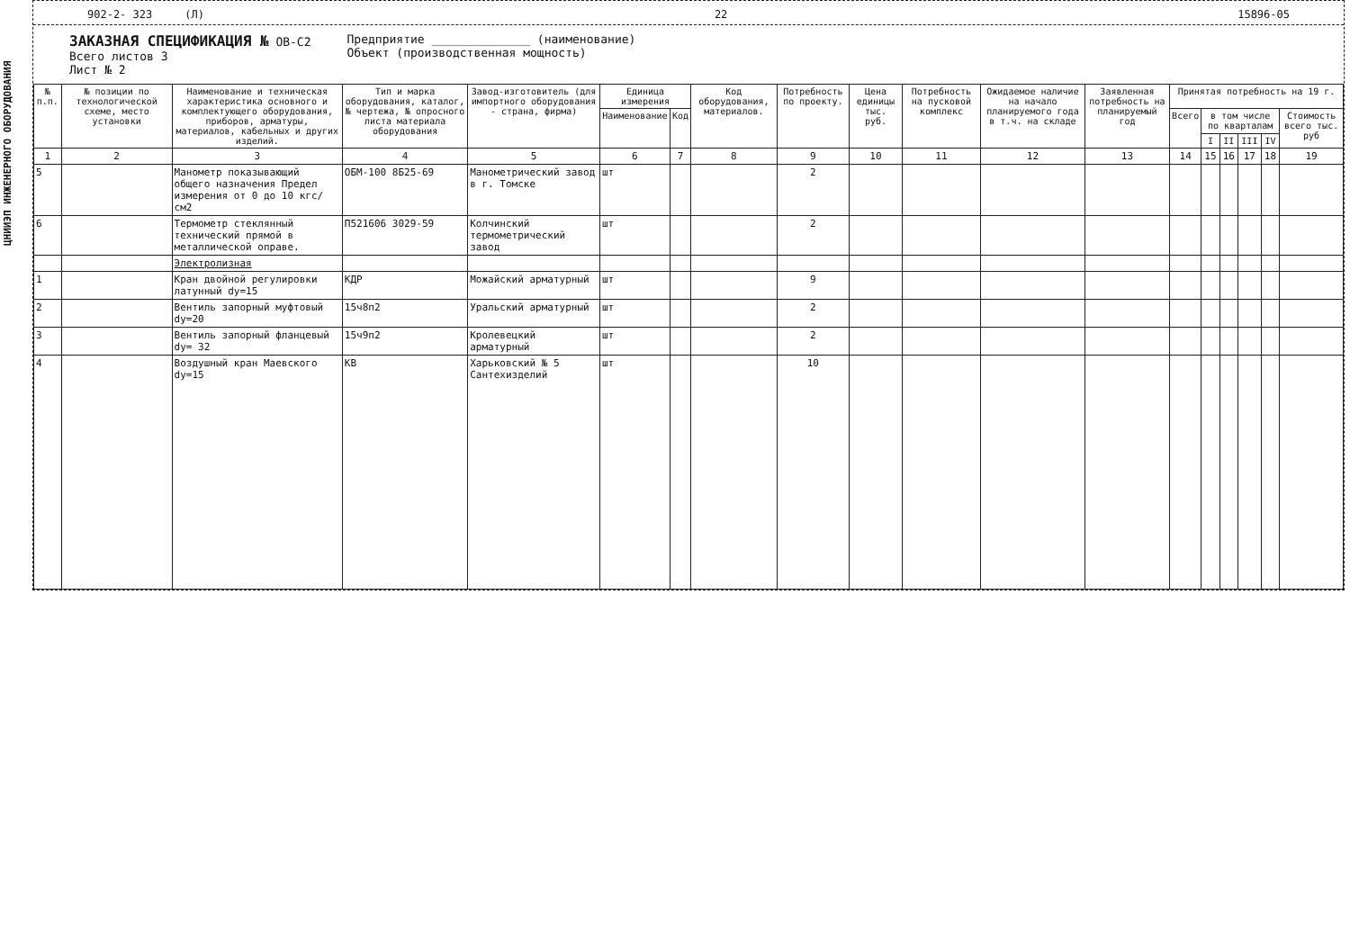ЦНИИЭП ИНЖЕНЕРНОГО ОБОРУДОВАНИЯ
902-2- 323 (Л) 22 15896-05
ЗАКАЗНАЯ СПЕЦИФИКАЦИЯ № ОВ-С2
Всего листов 3
Лист № 2
Предприятие ______________ (наименование)
Объект (производственная мощность)
| № п.п. | № позиции по технологической схеме, место установки | Наименование и техническая характеристика основного и комплектующего оборудования, приборов, арматуры, материалов, кабельных и других изделий. | Тип и марка оборудования, каталог, № чертежа, № опросного листа материала оборудования | Завод-изготовитель (для импортного оборудования - страна, фирма) | Единица измерения | | Код оборудования, материалов. | Потребность по проекту. | Цена единицы тыс. руб. | Потребность на пусковой комплекс | Ожидаемое наличие на начало планируемого года в т.ч. на складе | Заявленная потребность на планируемый год | Принятая потребность на 19 г. | | | | | |
| --- | --- | --- | --- | --- | --- | --- | --- | --- | --- | --- | --- | --- | --- | --- | --- | --- | --- | --- |
| | | | | | Наименование | Код | | | | | | | Всего | в том числе по кварталам | | | | Стоимость всего тыс. руб |
| | | | | | | | | | | | | | | I | II | III | IV | |
| 1 | 2 | 3 | 4 | 5 | 6 | 7 | 8 | 9 | 10 | 11 | 12 | 13 | 14 | 15 | 16 | 17 | 18 | 19 |
| 5 | | Манометр показывающий общего назначения Предел измерения от 0 до 10 кгс/см2 | ОБМ-100 8Б25-69 | Манометрический завод в г. Томске | шт | | | 2 | | | | | | | | | | |
| 6 | | Термометр стеклянный технический прямой в металлической оправе. | П521606 3029-59 | Колчинский термометрический завод | шт | | | 2 | | | | | | | | | | |
| | | Электролизная | | | | | | | | | | | | | | | | |
| 1 | | Кран двойной регулировки латунный dy=15 | КДР | Можайский арматурный | шт | | | 9 | | | | | | | | | | |
| 2 | | Вентиль запорный муфтовый dy=20 | 15ч8п2 | Уральский арматурный | шт | | | 2 | | | | | | | | | | |
| 3 | | Вентиль запорный фланцевый dy= 32 | 15ч9п2 | Кролевецкий арматурный | шт | | | 2 | | | | | | | | | | |
| 4 | | Воздушный кран Маевского dy=15 | КВ | Харьковский № 5 Сантехизделий | шт | | | 10 | | | | | | | | | | |